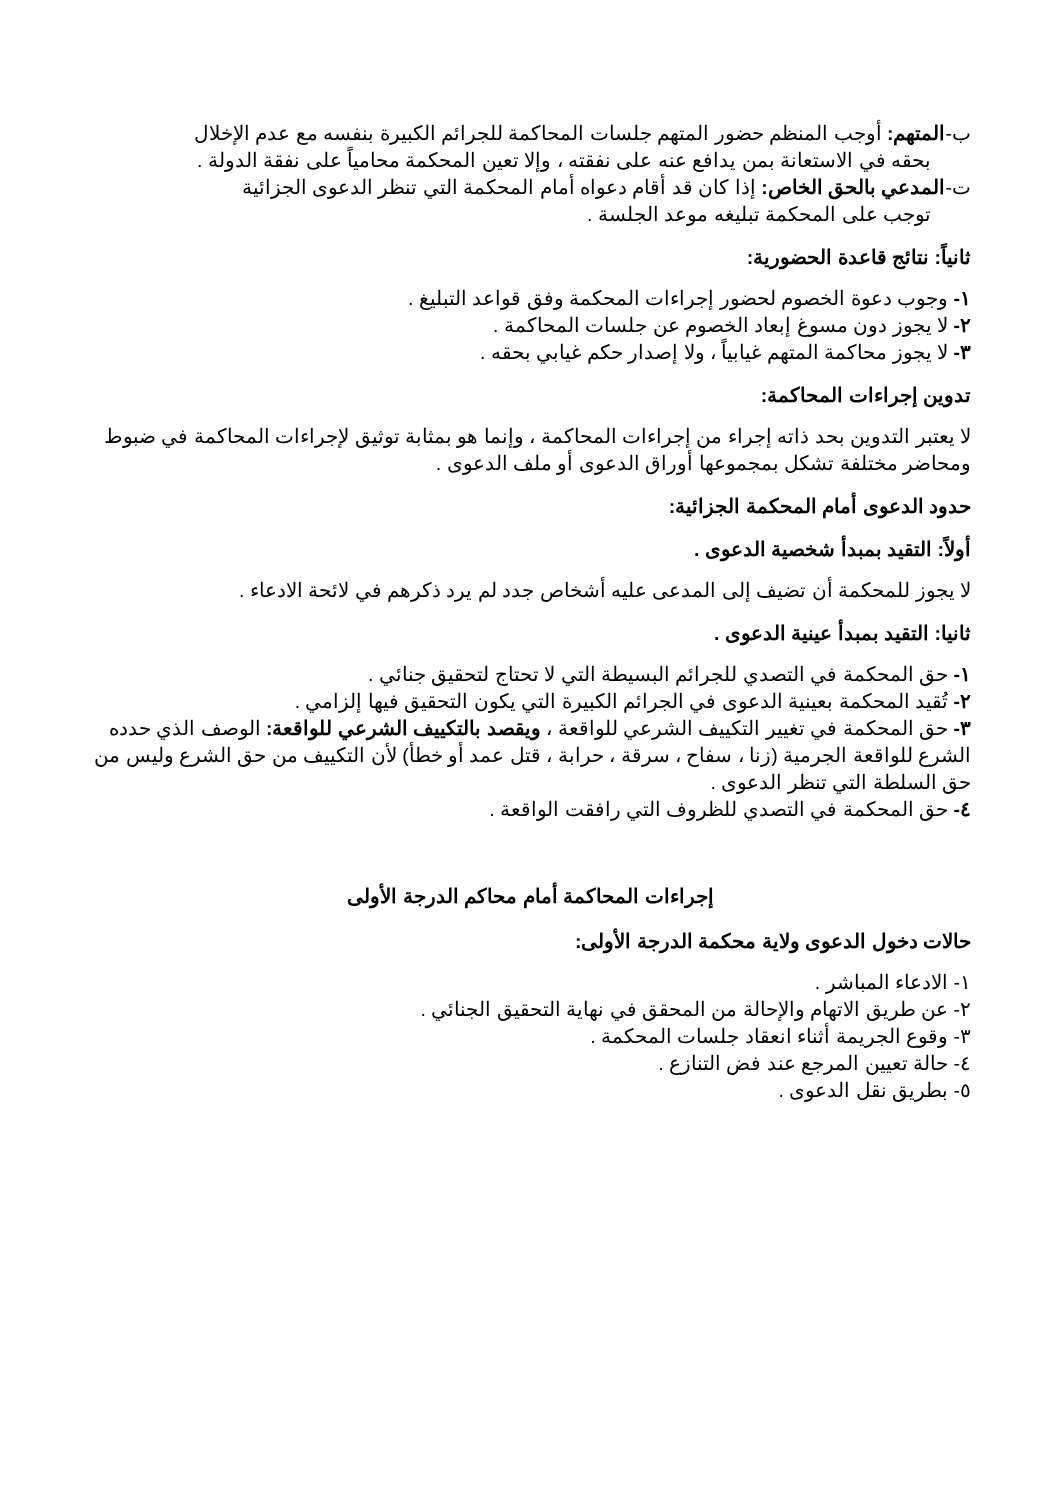ب-المتهم: أوجب المنظم حضور المتهم جلسات المحاكمة للجرائم الكبيرة بنفسه مع عدم الإخلال
بحقه في الاستعانة بمن يدافع عنه على نفقته ، وإلا تعين المحكمة محامياً على نفقة الدولة .
ت-المدعي بالحق الخاص: إذا كان قد أقام دعواه أمام المحكمة التي تنظر الدعوى الجزائية
توجب على المحكمة تبليغه موعد الجلسة .
ثانياً: نتائج قاعدة الحضورية:
١- وجوب دعوة الخصوم لحضور إجراءات المحكمة وفق قواعد التبليغ .
٢- لا يجوز دون مسوغ إبعاد الخصوم عن جلسات المحاكمة .
٣- لا يجوز محاكمة المتهم غيابياً ، ولا إصدار حكم غيابي بحقه .
تدوين إجراءات المحاكمة:
لا يعتبر التدوين بحد ذاته إجراء من إجراءات المحاكمة ، وإنما هو بمثابة توثيق لإجراءات المحاكمة في ضبوط ومحاضر مختلفة تشكل بمجموعها أوراق الدعوى أو ملف الدعوى .
حدود الدعوى أمام المحكمة الجزائية:
أولاً: التقيد بمبدأ شخصية الدعوى .
لا يجوز للمحكمة أن تضيف إلى المدعى عليه أشخاص جدد لم يرد ذكرهم في لائحة الادعاء .
ثانيا: التقيد بمبدأ عينية الدعوى .
١- حق المحكمة في التصدي للجرائم البسيطة التي لا تحتاج لتحقيق جنائي .
٢- تُقيد المحكمة بعينية الدعوى في الجرائم الكبيرة التي يكون التحقيق فيها إلزامي .
٣- حق المحكمة في تغيير التكييف الشرعي للواقعة ، ويقصد بالتكييف الشرعي للواقعة: الوصف الذي حدده الشرع للواقعة الجرمية (زنا ، سفاح ، سرقة ، حرابة ، قتل عمد أو خطأ) لأن التكييف من حق الشرع وليس من حق السلطة التي تنظر الدعوى .
٤- حق المحكمة في التصدي للظروف التي رافقت الواقعة .
إجراءات المحاكمة أمام محاكم الدرجة الأولى
حالات دخول الدعوى ولاية محكمة الدرجة الأولى:
١- الادعاء المباشر .
٢- عن طريق الاتهام والإحالة من المحقق في نهاية التحقيق الجنائي .
٣- وقوع الجريمة أثناء انعقاد جلسات المحكمة .
٤- حالة تعيين المرجع عند فض التنازع .
٥- بطريق نقل الدعوى .